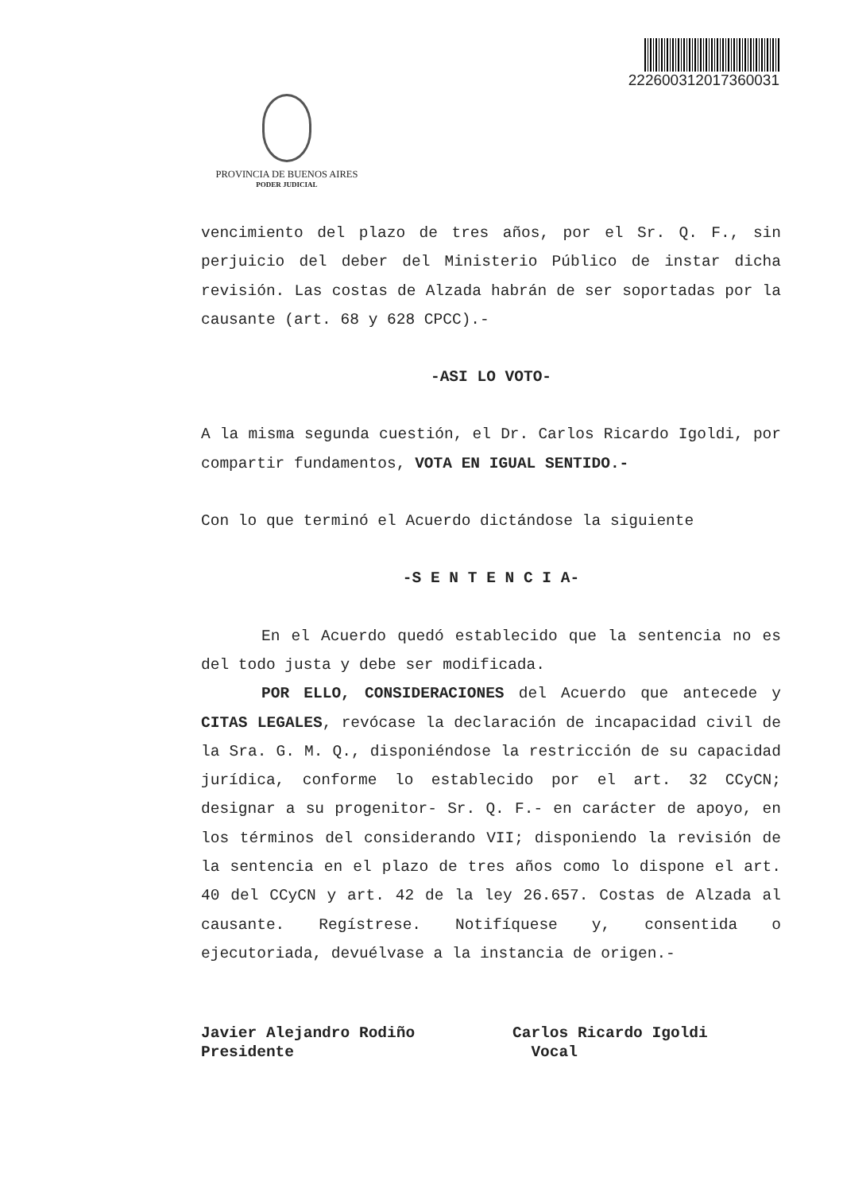222600312017360031
PROVINCIA DE BUENOS AIRES
PODER JUDICIAL
vencimiento del plazo de tres años, por el Sr. Q. F., sin perjuicio del deber del Ministerio Público de instar dicha revisión. Las costas de Alzada habrán de ser soportadas por la causante (art. 68 y 628 CPCC).-
-ASI LO VOTO-
A la misma segunda cuestión, el Dr. Carlos Ricardo Igoldi, por compartir fundamentos, VOTA EN IGUAL SENTIDO.-
Con lo que terminó el Acuerdo dictándose la siguiente
-S E N T E N C I A-
En el Acuerdo quedó establecido que la sentencia no es del todo justa y debe ser modificada.
POR ELLO, CONSIDERACIONES del Acuerdo que antecede y CITAS LEGALES, revócase la declaración de incapacidad civil de la Sra. G. M. Q., disponiéndose la restricción de su capacidad jurídica, conforme lo establecido por el art. 32 CCyCN; designar a su progenitor- Sr. Q. F.- en carácter de apoyo, en los términos del considerando VII; disponiendo la revisión de la sentencia en el plazo de tres años como lo dispone el art. 40 del CCyCN y art. 42 de la ley 26.657. Costas de Alzada al causante. Regístrese. Notifíquese y, consentida o ejecutoriada, devuélvase a la instancia de origen.-
Javier Alejandro Rodiño
Presidente
Carlos Ricardo Igoldi
Vocal